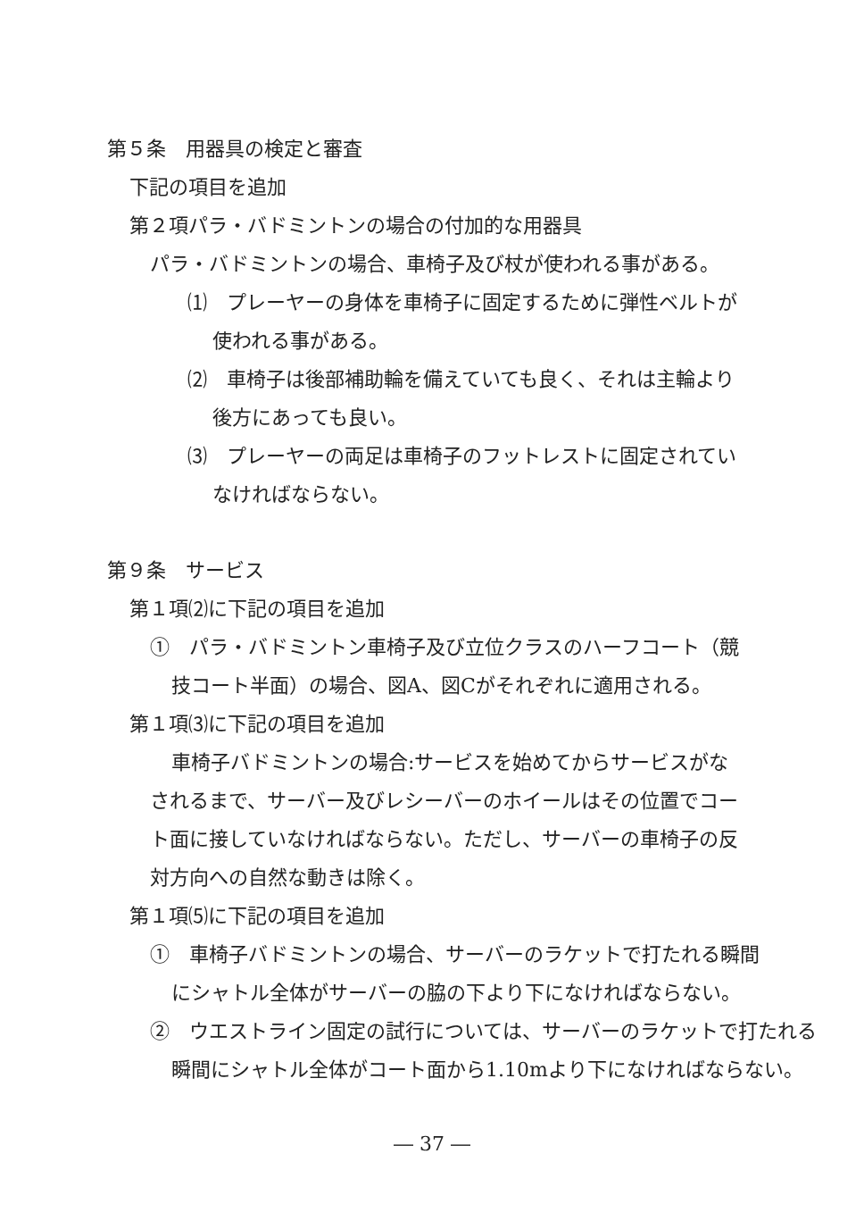第５条　用器具の検定と審査
下記の項目を追加
第２項パラ・バドミントンの場合の付加的な用器具
パラ・バドミントンの場合、車椅子及び杖が使われる事がある。
⑴　プレーヤーの身体を車椅子に固定するために弾性ベルトが
使われる事がある。
⑵　車椅子は後部補助輪を備えていても良く、それは主輪より
後方にあっても良い。
⑶　プレーヤーの両足は車椅子のフットレストに固定されてい
なければならない。
第９条　サービス
第１項⑵に下記の項目を追加
①　パラ・バドミントン車椅子及び立位クラスのハーフコート（競
技コート半面）の場合、図A、図Cがそれぞれに適用される。
第１項⑶に下記の項目を追加
車椅子バドミントンの場合:サービスを始めてからサービスがな
されるまで、サーバー及びレシーバーのホイールはその位置でコー
ト面に接していなければならない。ただし、サーバーの車椅子の反
対方向への自然な動きは除く。
第１項⑸に下記の項目を追加
①　車椅子バドミントンの場合、サーバーのラケットで打たれる瞬間
にシャトル全体がサーバーの脇の下より下になければならない。
②　ウエストライン固定の試行については、サーバーのラケットで打たれる
瞬間にシャトル全体がコート面から1.10mより下になければならない。
― 37 ―